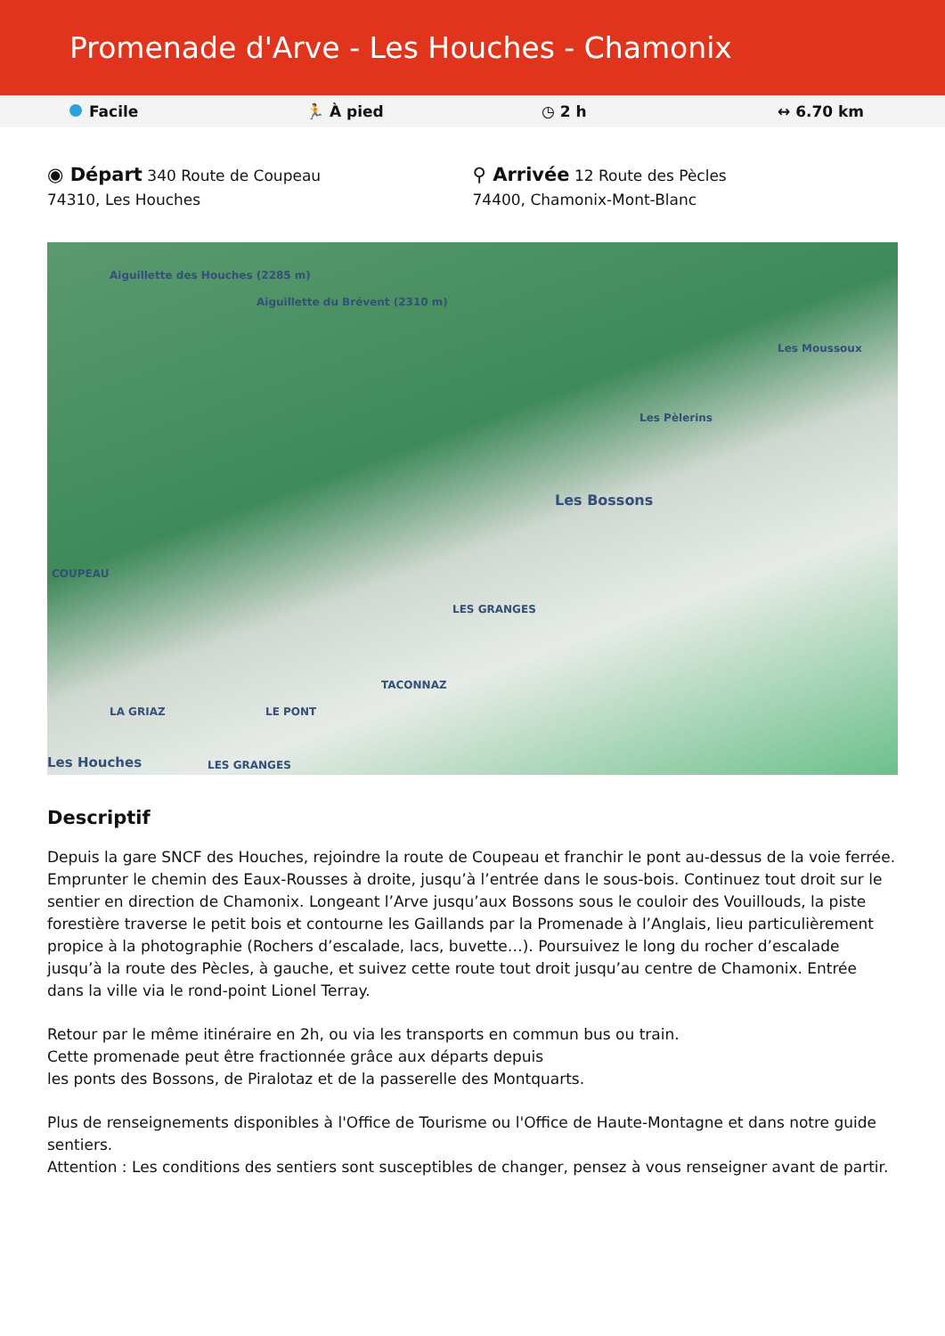Promenade d'Arve - Les Houches - Chamonix
Facile 🏃 À pied ◷ 2 h ↔ 6.70 km
◉ Départ 340 Route de Coupeau
74310, Les Houches
⚲ Arrivée 12 Route des Pècles
74400, Chamonix-Mont-Blanc
Aiguillette des Houches (2285 m)
Aiguillette du Brévent (2310 m)
COUPEAU
Les Bossons
Les Moussoux
Les Pèlerins
LES GRANGES
TACONNAZ
LA GRIAZ LE PONT
Les Houches LES GRANGES
Descriptif
Depuis la gare SNCF des Houches, rejoindre la route de Coupeau et franchir le pont au-dessus de la voie ferrée. Emprunter le chemin des Eaux-Rousses à droite, jusqu’à l’entrée dans le sous-bois. Continuez tout droit sur le sentier en direction de Chamonix. Longeant l’Arve jusqu’aux Bossons sous le couloir des Vouillouds, la piste forestière traverse le petit bois et contourne les Gaillands par la Promenade à l’Anglais, lieu particulièrement propice à la photographie (Rochers d’escalade, lacs, buvette…). Poursuivez le long du rocher d’escalade jusqu’à la route des Pècles, à gauche, et suivez cette route tout droit jusqu’au centre de Chamonix. Entrée dans la ville via le rond-point Lionel Terray.
Retour par le même itinéraire en 2h, ou via les transports en commun bus ou train.
Cette promenade peut être fractionnée grâce aux départs depuis
les ponts des Bossons, de Piralotaz et de la passerelle des Montquarts.
Plus de renseignements disponibles à l'Office de Tourisme ou l'Office de Haute-Montagne et dans notre guide sentiers.
Attention : Les conditions des sentiers sont susceptibles de changer, pensez à vous renseigner avant de partir.